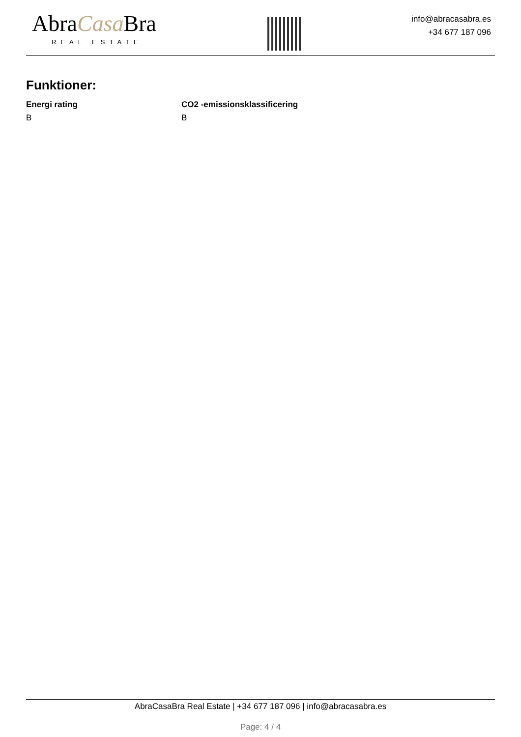AbraCasa Bra
REAL ESTATE
info@abracasabra.es
+34 677 187 096
Funktioner:
Energi rating
B
CO2 -emissionsklassificering
B
AbraCasaBra Real Estate | +34 677 187 096 | info@abracasabra.es
Page: 4 / 4